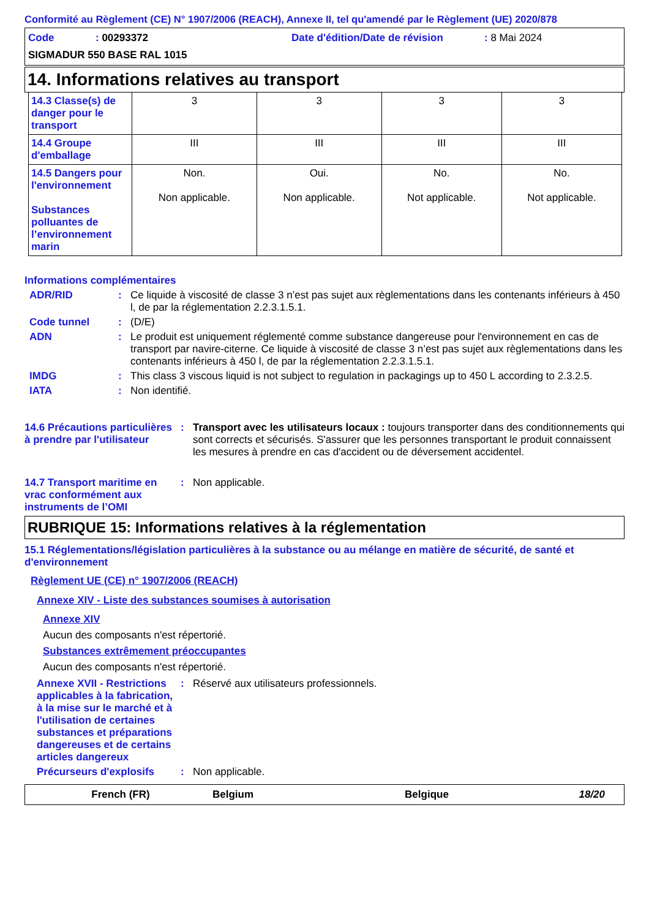Conformité au Règlement (CE) N° 1907/2006 (REACH), Annexe II, tel qu'amendé par le Règlement (UE) 2020/878
Code: 00293372 Date d'édition/Date de révision: 8 Mai 2024
SIGMADUR 550 BASE RAL 1015
14. Informations relatives au transport
| 14.3 Classe(s) de danger pour le transport | 3 | 3 | 3 | 3 |
| 14.4 Groupe d'emballage | III | III | III | III |
| 14.5 Dangers pour l'environnement Substances polluantes de l’environnement marin | Non. Non applicable. | Oui. Non applicable. | No. Not applicable. | No. Not applicable. |
Informations complémentaires
ADR/RID: Ce liquide à viscosité de classe 3 n’est pas sujet aux règlementations dans les contenants inférieurs à 450 l, de par la réglementation 2.2.3.1.5.1.
Code tunnel: (D/E)
ADN: Le produit est uniquement réglementé comme substance dangereuse pour l'environnement en cas de transport par navire-citerne. Ce liquide à viscosité de classe 3 n’est pas sujet aux règlementations dans les contenants inférieurs à 450 l, de par la réglementation 2.2.3.1.5.1.
IMDG: This class 3 viscous liquid is not subject to regulation in packagings up to 450 L according to 2.3.2.5.
IATA: Non identifié.
14.6 Précautions particulières à prendre par l'utilisateur: Transport avec les utilisateurs locaux : toujours transporter dans des conditionnements qui sont corrects et sécurisés. S'assurer que les personnes transportant le produit connaissent les mesures à prendre en cas d'accident ou de déversement accidentel.
14.7 Transport maritime en vrac conformément aux instruments de l’OMI: Non applicable.
RUBRIQUE 15: Informations relatives à la réglementation
15.1 Réglementations/législation particulières à la substance ou au mélange en matière de sécurité, de santé et d'environnement
Règlement UE (CE) n° 1907/2006 (REACH)
Annexe XIV - Liste des substances soumises à autorisation
Annexe XIV
Aucun des composants n'est répertorié.
Substances extrêmement préoccupantes
Aucun des composants n'est répertorié.
Annexe XVII - Restrictions applicables à la fabrication, à la mise sur le marché et à l'utilisation de certaines substances et préparations dangereuses et de certains articles dangereux: Réservé aux utilisateurs professionnels.
Précurseurs d'explosifs: Non applicable.
French (FR) Belgium Belgique 18/20